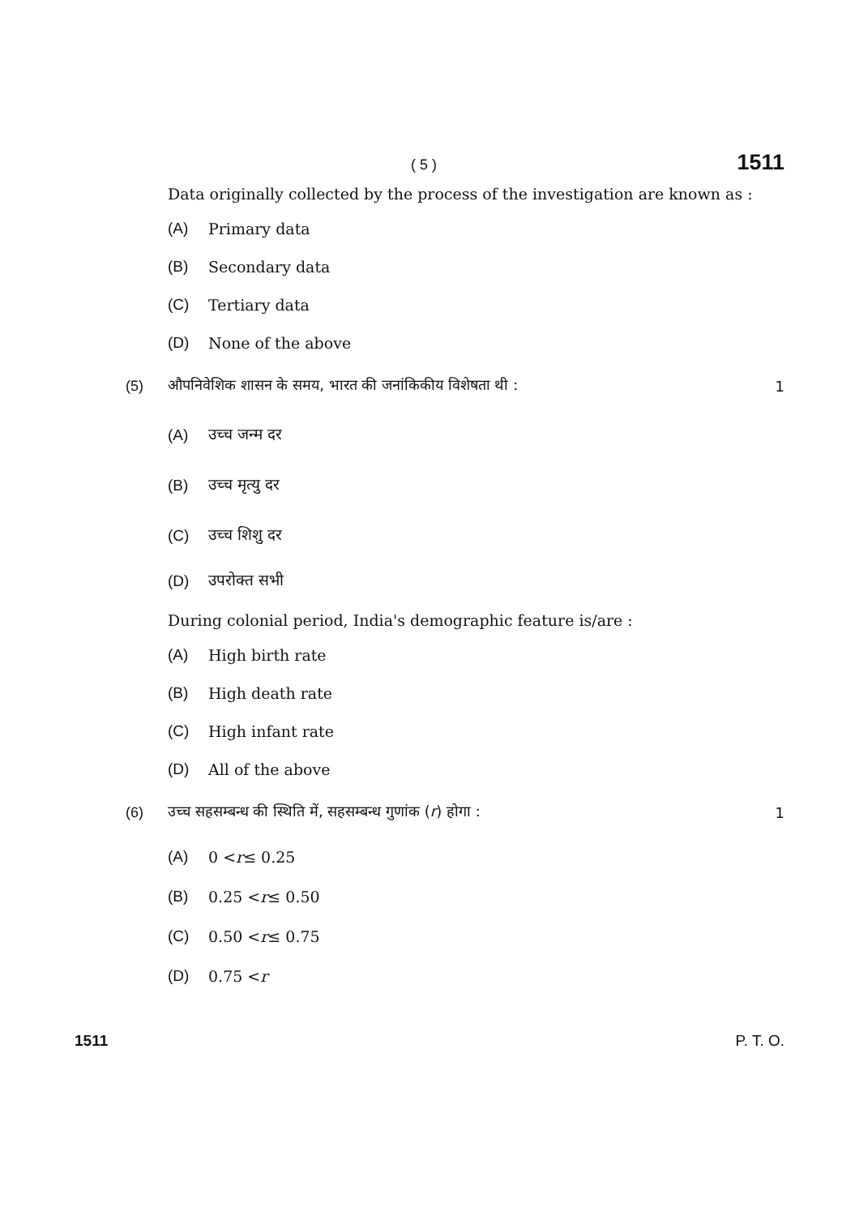( 5 ) 1511
Data originally collected by the process of the investigation are known as :
(A) Primary data
(B) Secondary data
(C) Tertiary data
(D) None of the above
(5) औपनिवेशिक शासन के समय, भारत की जनांकिकीय विशेषता थी : 1
(A) उच्च जन्म दर
(B) उच्च मृत्यु दर
(C) उच्च शिशु दर
(D) उपरोक्त सभी
During colonial period, India's demographic feature is/are :
(A) High birth rate
(B) High death rate
(C) High infant rate
(D) All of the above
(6) उच्च सहसम्बन्ध की स्थिति में, सहसम्बन्ध गुणांक (r) होगा : 1
(A) 0 < r ≤ 0.25
(B) 0.25 < r ≤ 0.50
(C) 0.50 < r ≤ 0.75
(D) 0.75 < r
1511 P. T. O.